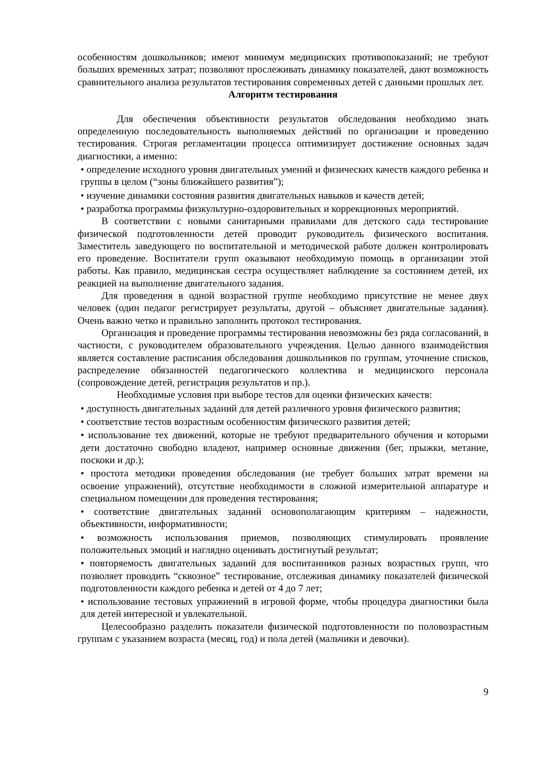особенностям дошкольников; имеют минимум медицинских противопоказаний; не требуют больших временных затрат; позволяют прослеживать динамику показателей, дают возможность сравнительного анализа результатов тестирования современных детей с данными прошлых лет.
Алгоритм тестирования
Для обеспечения объективности результатов обследования необходимо знать определенную последовательность выполняемых действий по организации и проведению тестирования. Строгая регламентации процесса оптимизирует достижение основных задач диагностики, а именно:
• определение исходного уровня двигательных умений и физических качеств каждого ребенка и группы в целом (“зоны ближайшего развития”);
• изучение динамики состояния развития двигательных навыков и качеств детей;
• разработка программы физкультурно-оздоровительных и коррекционных мероприятий.
В соответствии с новыми санитарными правилами для детского сада тестирование физической подготовленности детей проводит руководитель физического воспитания. Заместитель заведующего по воспитательной и методической работе должен контролировать его проведение. Воспитатели групп оказывают необходимую помощь в организации этой работы. Как правило, медицинская сестра осуществляет наблюдение за состоянием детей, их реакцией на выполнение двигательного задания.
Для проведения в одной возрастной группе необходимо присутствие не менее двух человек (один педагог регистрирует результаты, другой – объясняет двигательные задания). Очень важно четко и правильно заполнить протокол тестирования.
Организация и проведение программы тестирования невозможны без ряда согласований, в частности, с руководителем образовательного учреждения. Целью данного взаимодействия является составление расписания обследования дошкольников по группам, уточнение списков, распределение обязанностей педагогического коллектива и медицинского персонала (сопровождение детей, регистрация результатов и пр.).
Необходимые условия при выборе тестов для оценки физических качеств:
• доступность двигательных заданий для детей различного уровня физического развития;
• соответствие тестов возрастным особенностям физического развития детей;
• использование тех движений, которые не требуют предварительного обучения и которыми дети достаточно свободно владеют, например основные движения (бег, прыжки, метание, поскоки и др.);
• простота методики проведения обследования (не требует больших затрат времени на освоение упражнений), отсутствие необходимости в сложной измерительной аппаратуре и специальном помещении для проведения тестирования;
• соответствие двигательных заданий основополагающим критериям – надежности, объективности, информативности;
• возможность использования приемов, позволяющих стимулировать проявление положительных эмоций и наглядно оценивать достигнутый результат;
• повторяемость двигательных заданий для воспитанников разных возрастных групп, что позволяет проводить “сквозное” тестирование, отслеживая динамику показателей физической подготовленности каждого ребенка и детей от 4 до 7 лет;
• использование тестовых упражнений в игровой форме, чтобы процедура диагностики была для детей интересной и увлекательной.
Целесообразно разделить показатели физической подготовленности по половозрастным группам с указанием возраста (месяц, год) и пола детей (мальчики и девочки).
9